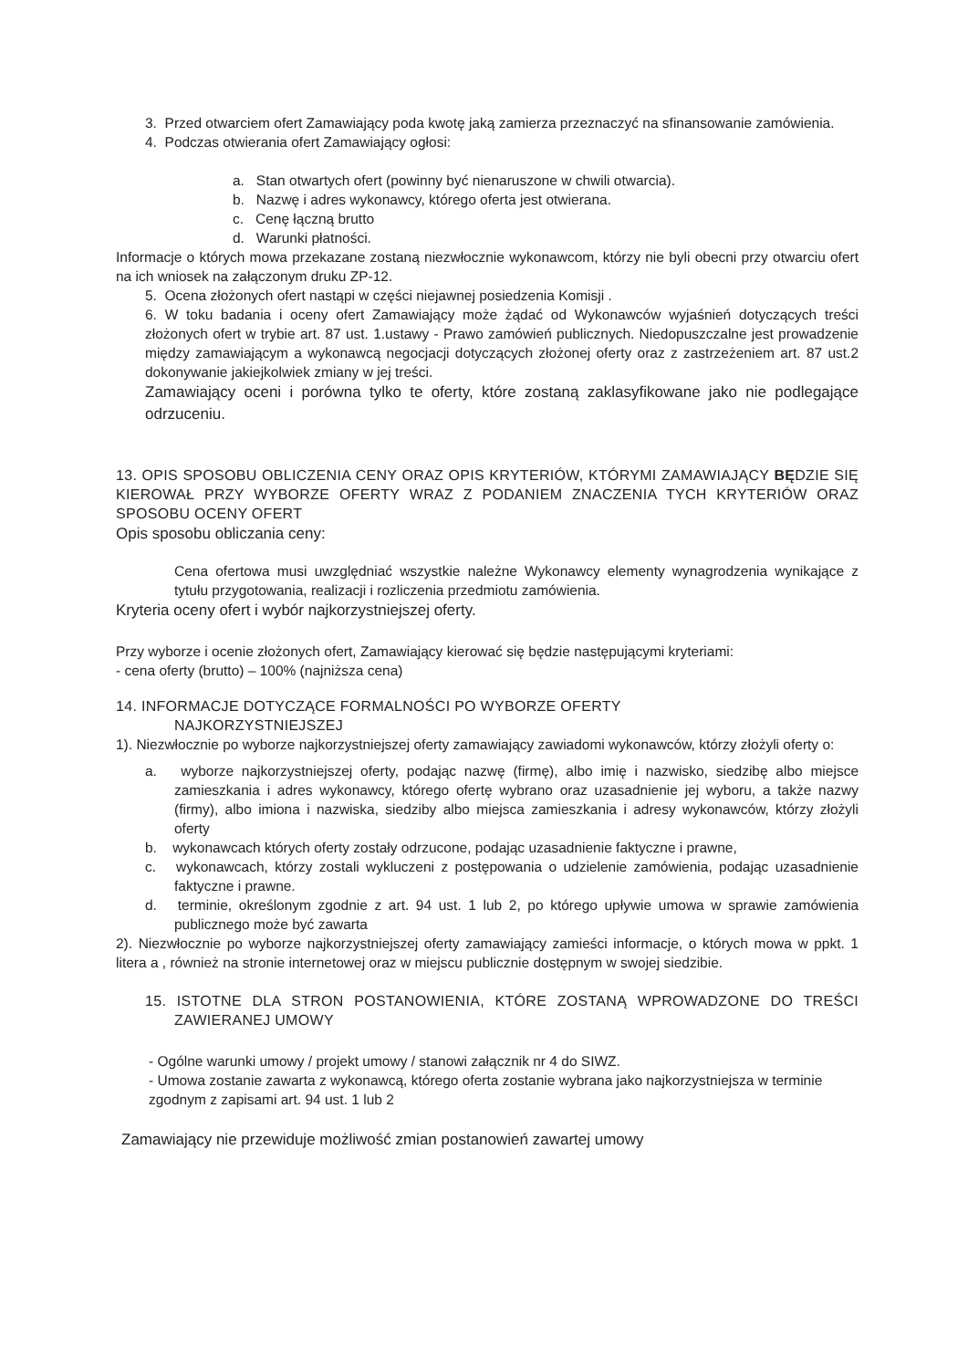3. Przed otwarciem ofert Zamawiający poda kwotę jaką zamierza przeznaczyć na sfinansowanie zamówienia.
4. Podczas otwierania ofert Zamawiający ogłosi:
a. Stan otwartych ofert (powinny być nienaruszone w chwili otwarcia).
b. Nazwę i adres wykonawcy, którego oferta jest otwierana.
c. Cenę łączną brutto
d. Warunki płatności.
Informacje o których mowa przekazane zostaną niezwłocznie wykonawcom, którzy nie byli obecni przy otwarciu ofert na ich wniosek na załączonym druku ZP-12.
5. Ocena złożonych ofert nastąpi w części niejawnej posiedzenia Komisji .
6. W toku badania i oceny ofert Zamawiający może żądać od Wykonawców wyjaśnień dotyczących treści złożonych ofert w trybie art. 87 ust. 1.ustawy - Prawo zamówień publicznych. Niedopuszczalne jest prowadzenie między zamawiającym a wykonawcą negocjacji dotyczących złożonej oferty oraz z zastrzeżeniem art. 87 ust.2 dokonywanie jakiejkolwiek zmiany w jej treści.
Zamawiający oceni i porówna tylko te oferty, które zostaną zaklasyfikowane jako nie podlegające odrzuceniu.
13. OPIS SPOSOBU OBLICZENIA CENY ORAZ OPIS KRYTERIÓW, KTÓRYMI ZAMAWIAJĄCY BĘDZIE SIĘ KIEROWAŁ PRZY WYBORZE OFERTY WRAZ Z PODANIEM ZNACZENIA TYCH KRYTERIÓW ORAZ SPOSOBU OCENY OFERT
Opis sposobu obliczania ceny:
Cena ofertowa musi uwzględniać wszystkie należne Wykonawcy elementy wynagrodzenia wynikające z tytułu przygotowania, realizacji i rozliczenia przedmiotu zamówienia.
Kryteria oceny ofert i wybór najkorzystniejszej oferty.
Przy wyborze i ocenie złożonych ofert, Zamawiający kierować się będzie następującymi kryteriami:
- cena oferty (brutto) – 100% (najniższa cena)
14. INFORMACJE DOTYCZĄCE FORMALNOŚCI PO WYBORZE OFERTY
NAJKORZYSTNIEJSZEJ
1). Niezwłocznie po wyborze najkorzystniejszej oferty zamawiający zawiadomi wykonawców, którzy złożyli oferty o:
a. wyborze najkorzystniejszej oferty, podając nazwę (firmę), albo imię i nazwisko, siedzibę albo miejsce zamieszkania i adres wykonawcy, którego ofertę wybrano oraz uzasadnienie jej wyboru, a także nazwy (firmy), albo imiona i nazwiska, siedziby albo miejsca zamieszkania i adresy wykonawców, którzy złożyli oferty
b. wykonawcach których oferty zostały odrzucone, podając uzasadnienie faktyczne i prawne,
c. wykonawcach, którzy zostali wykluczeni z postępowania o udzielenie zamówienia, podając uzasadnienie faktyczne i prawne.
d. terminie, określonym zgodnie z art. 94 ust. 1 lub 2, po którego upływie umowa w sprawie zamówienia publicznego może być zawarta
2). Niezwłocznie po wyborze najkorzystniejszej oferty zamawiający zamieści informacje, o których mowa w ppkt. 1 litera a , również na stronie internetowej oraz w miejscu publicznie dostępnym w swojej siedzibie.
15. ISTOTNE DLA STRON POSTANOWIENIA, KTÓRE ZOSTANĄ WPROWADZONE DO TREŚCI ZAWIERANEJ UMOWY
- Ogólne warunki umowy / projekt umowy / stanowi załącznik nr 4 do SIWZ.
- Umowa zostanie zawarta z wykonawcą, którego oferta zostanie wybrana jako najkorzystniejsza w terminie zgodnym z zapisami art. 94 ust. 1 lub 2
Zamawiający nie przewiduje możliwość zmian postanowień zawartej umowy